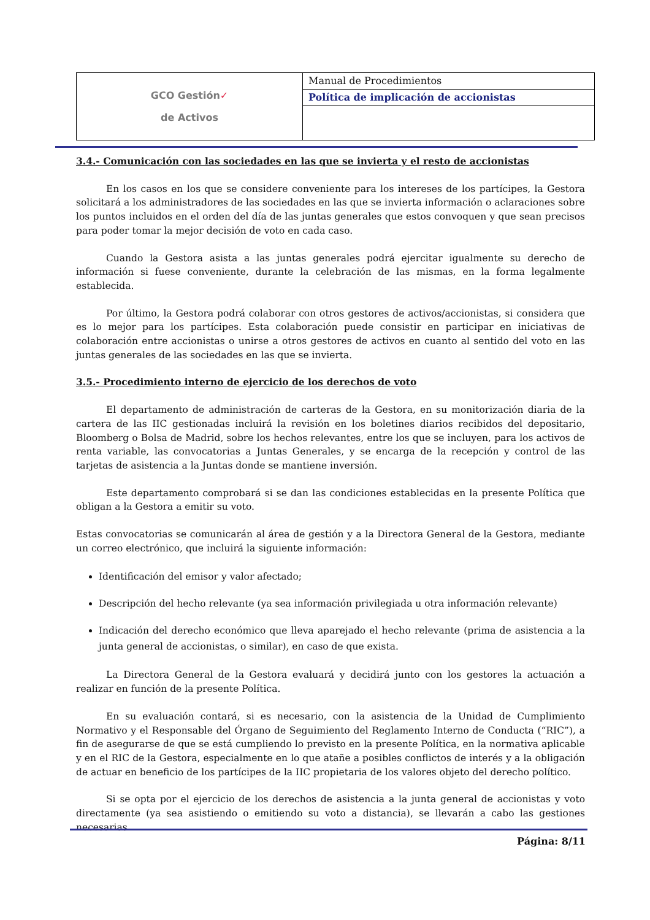| GCO Gestión ✓ de Activos | Manual de Procedimientos |
| | Política de implicación de accionistas |
3.4.- Comunicación con las sociedades en las que se invierta y el resto de accionistas
En los casos en los que se considere conveniente para los intereses de los partícipes, la Gestora solicitará a los administradores de las sociedades en las que se invierta información o aclaraciones sobre los puntos incluidos en el orden del día de las juntas generales que estos convoquen y que sean precisos para poder tomar la mejor decisión de voto en cada caso.
Cuando la Gestora asista a las juntas generales podrá ejercitar igualmente su derecho de información si fuese conveniente, durante la celebración de las mismas, en la forma legalmente establecida.
Por último, la Gestora podrá colaborar con otros gestores de activos/accionistas, si considera que es lo mejor para los partícipes. Esta colaboración puede consistir en participar en iniciativas de colaboración entre accionistas o unirse a otros gestores de activos en cuanto al sentido del voto en las juntas generales de las sociedades en las que se invierta.
3.5.- Procedimiento interno de ejercicio de los derechos de voto
El departamento de administración de carteras de la Gestora, en su monitorización diaria de la cartera de las IIC gestionadas incluirá la revisión en los boletines diarios recibidos del depositario, Bloomberg o Bolsa de Madrid, sobre los hechos relevantes, entre los que se incluyen, para los activos de renta variable, las convocatorias a Juntas Generales, y se encarga de la recepción y control de las tarjetas de asistencia a la Juntas donde se mantiene inversión.
Este departamento comprobará si se dan las condiciones establecidas en la presente Política que obligan a la Gestora a emitir su voto.
Estas convocatorias se comunicarán al área de gestión y a la Directora General de la Gestora, mediante un correo electrónico, que incluirá la siguiente información:
Identificación del emisor y valor afectado;
Descripción del hecho relevante (ya sea información privilegiada u otra información relevante)
Indicación del derecho económico que lleva aparejado el hecho relevante (prima de asistencia a la junta general de accionistas, o similar), en caso de que exista.
La Directora General de la Gestora evaluará y decidirá junto con los gestores la actuación a realizar en función de la presente Política.
En su evaluación contará, si es necesario, con la asistencia de la Unidad de Cumplimiento Normativo y el Responsable del Órgano de Seguimiento del Reglamento Interno de Conducta (“RIC”), a fin de asegurarse de que se está cumpliendo lo previsto en la presente Política, en la normativa aplicable y en el RIC de la Gestora, especialmente en lo que atañe a posibles conflictos de interés y a la obligación de actuar en beneficio de los partícipes de la IIC propietaria de los valores objeto del derecho político.
Si se opta por el ejercicio de los derechos de asistencia a la junta general de accionistas y voto directamente (ya sea asistiendo o emitiendo su voto a distancia), se llevarán a cabo las gestiones necesarias
Página: 8/11